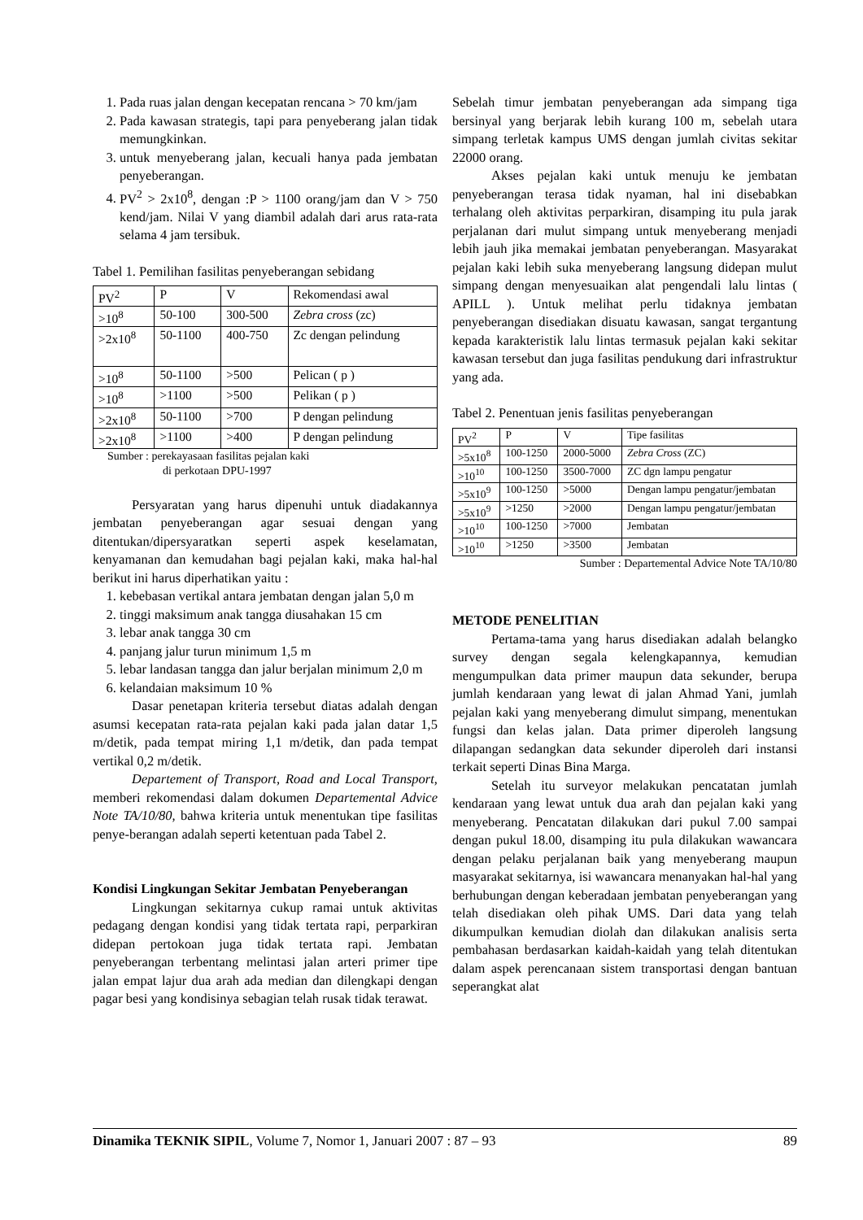1. Pada ruas jalan dengan kecepatan rencana > 70 km/jam
2. Pada kawasan strategis, tapi para penyeberang jalan tidak memungkinkan.
3. untuk menyeberang jalan, kecuali hanya pada jembatan penyeberangan.
4. PV<sup>2</sup> > 2x10<sup>8</sup>, dengan :P > 1100 orang/jam dan V > 750 kend/jam. Nilai V yang diambil adalah dari arus rata-rata selama 4 jam tersibuk.
Tabel 1. Pemilihan fasilitas penyeberangan sebidang
| PV<sup>2</sup> | P | V | Rekomendasi awal |
| --- | --- | --- | --- |
| >10<sup>8</sup> | 50-100 | 300-500 | Zebra cross (zc) |
| >2x10<sup>8</sup> | 50-1100 | 400-750 | Zc dengan pelindung |
| >10<sup>8</sup> | 50-1100 | >500 | Pelican ( p ) |
| >10<sup>8</sup> | >1100 | >500 | Pelikan ( p ) |
| >2x10<sup>8</sup> | 50-1100 | >700 | P dengan pelindung |
| >2x10<sup>8</sup> | >1100 | >400 | P dengan pelindung |
Sumber : perekayasaan fasilitas pejalan kaki
di perkotaan DPU-1997
Persyaratan yang harus dipenuhi untuk diadakannya jembatan penyeberangan agar sesuai dengan yang ditentukan/dipersyaratkan seperti aspek keselamatan, kenyamanan dan kemudahan bagi pejalan kaki, maka hal-hal berikut ini harus diperhatikan yaitu :
1. kebebasan vertikal antara jembatan dengan jalan 5,0 m
2. tinggi maksimum anak tangga diusahakan 15 cm
3. lebar anak tangga 30 cm
4. panjang jalur turun minimum 1,5 m
5. lebar landasan tangga dan jalur berjalan minimum 2,0 m
6. kelandaian maksimum 10 %
Dasar penetapan kriteria tersebut diatas adalah dengan asumsi kecepatan rata-rata pejalan kaki pada jalan datar 1,5 m/detik, pada tempat miring 1,1 m/detik, dan pada tempat vertikal 0,2 m/detik.
Departement of Transport, Road and Local Transport, memberi rekomendasi dalam dokumen Departemental Advice Note TA/10/80, bahwa kriteria untuk menentukan tipe fasilitas penye-berangan adalah seperti ketentuan pada Tabel 2.
Kondisi Lingkungan Sekitar Jembatan Penyeberangan
Lingkungan sekitarnya cukup ramai untuk aktivitas pedagang dengan kondisi yang tidak tertata rapi, perparkiran didepan pertokoan juga tidak tertata rapi. Jembatan penyeberangan terbentang melintasi jalan arteri primer tipe jalan empat lajur dua arah ada median dan dilengkapi dengan pagar besi yang kondisinya sebagian telah rusak tidak terawat.
Sebelah timur jembatan penyeberangan ada simpang tiga bersinyal yang berjarak lebih kurang 100 m, sebelah utara simpang terletak kampus UMS dengan jumlah civitas sekitar 22000 orang.
Akses pejalan kaki untuk menuju ke jembatan penyeberangan terasa tidak nyaman, hal ini disebabkan terhalang oleh aktivitas perparkiran, disamping itu pula jarak perjalanan dari mulut simpang untuk menyeberang menjadi lebih jauh jika memakai jembatan penyeberangan. Masyarakat pejalan kaki lebih suka menyeberang langsung didepan mulut simpang dengan menyesuaikan alat pengendali lalu lintas ( APILL ). Untuk melihat perlu tidaknya jembatan penyeberangan disediakan disuatu kawasan, sangat tergantung kepada karakteristik lalu lintas termasuk pejalan kaki sekitar kawasan tersebut dan juga fasilitas pendukung dari infrastruktur yang ada.
Tabel 2. Penentuan jenis fasilitas penyeberangan
| PV<sup>2</sup> | P | V | Tipe fasilitas |
| --- | --- | --- | --- |
| >5x10<sup>8</sup> | 100-1250 | 2000-5000 | Zebra Cross (ZC) |
| >10<sup>10</sup> | 100-1250 | 3500-7000 | ZC dgn lampu pengatur |
| >5x10<sup>9</sup> | 100-1250 | >5000 | Dengan lampu pengatur/jembatan |
| >5x10<sup>9</sup> | >1250 | >2000 | Dengan lampu pengatur/jembatan |
| >10<sup>10</sup> | 100-1250 | >7000 | Jembatan |
| >10<sup>10</sup> | >1250 | >3500 | Jembatan |
Sumber : Departemental Advice Note TA/10/80
METODE PENELITIAN
Pertama-tama yang harus disediakan adalah belangko survey dengan segala kelengkapannya, kemudian mengumpulkan data primer maupun data sekunder, berupa jumlah kendaraan yang lewat di jalan Ahmad Yani, jumlah pejalan kaki yang menyeberang dimulut simpang, menentukan fungsi dan kelas jalan. Data primer diperoleh langsung dilapangan sedangkan data sekunder diperoleh dari instansi terkait seperti Dinas Bina Marga.
Setelah itu surveyor melakukan pencatatan jumlah kendaraan yang lewat untuk dua arah dan pejalan kaki yang menyeberang. Pencatatan dilakukan dari pukul 7.00 sampai dengan pukul 18.00, disamping itu pula dilakukan wawancara dengan pelaku perjalanan baik yang menyeberang maupun masyarakat sekitarnya, isi wawancara menanyakan hal-hal yang berhubungan dengan keberadaan jembatan penyeberangan yang telah disediakan oleh pihak UMS. Dari data yang telah dikumpulkan kemudian diolah dan dilakukan analisis serta pembahasan berdasarkan kaidah-kaidah yang telah ditentukan dalam aspek perencanaan sistem transportasi dengan bantuan seperangkat alat
Dinamika TEKNIK SIPIL, Volume 7, Nomor 1, Januari 2007 : 87 – 93 89